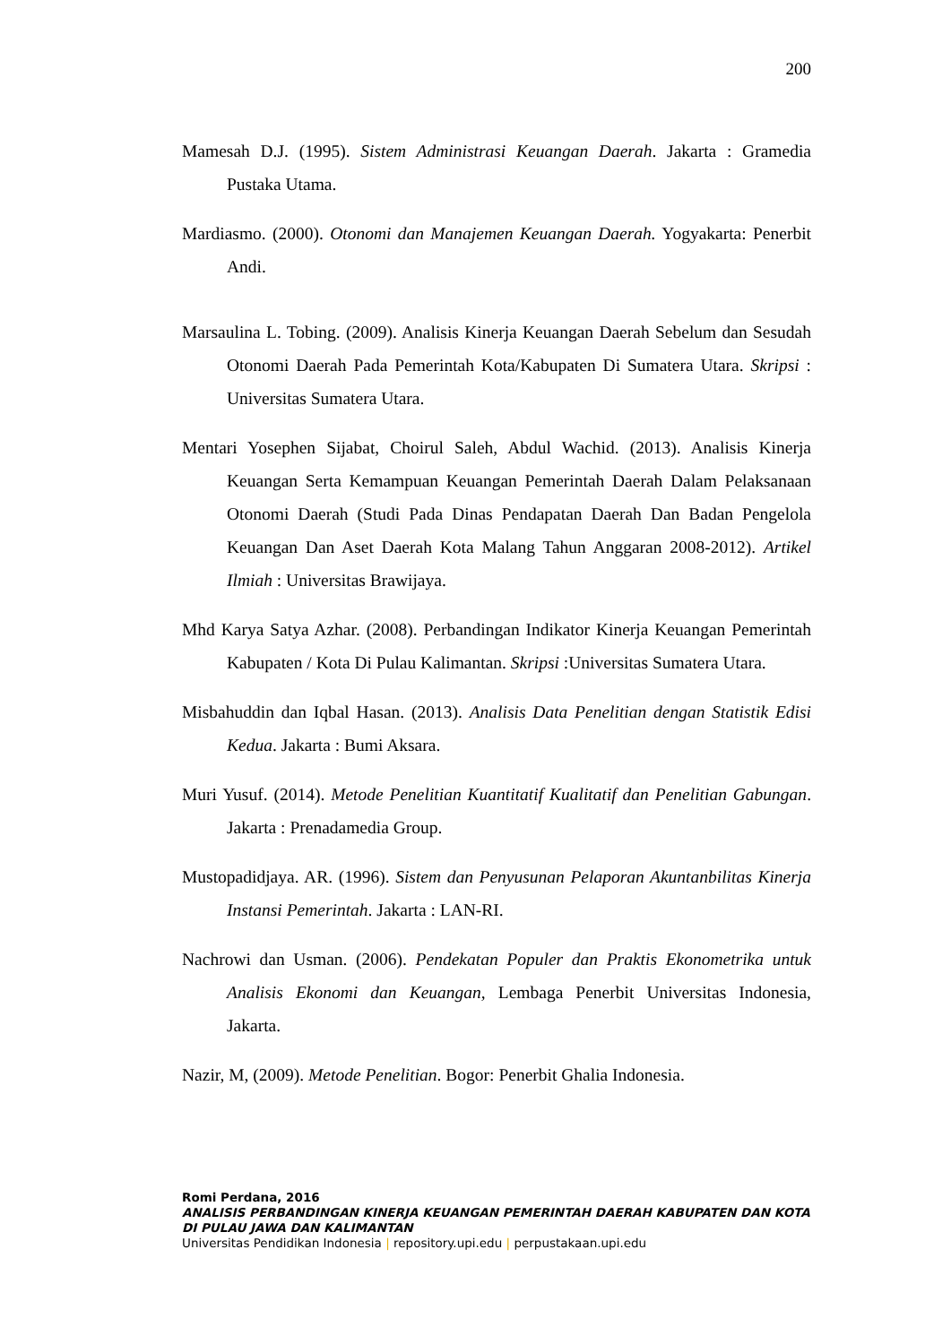200
Mamesah D.J. (1995). Sistem Administrasi Keuangan Daerah. Jakarta : Gramedia Pustaka Utama.
Mardiasmo. (2000). Otonomi dan Manajemen Keuangan Daerah. Yogyakarta: Penerbit Andi.
Marsaulina L. Tobing. (2009). Analisis Kinerja Keuangan Daerah Sebelum dan Sesudah Otonomi Daerah Pada Pemerintah Kota/Kabupaten Di Sumatera Utara. Skripsi : Universitas Sumatera Utara.
Mentari Yosephen Sijabat, Choirul Saleh, Abdul Wachid. (2013). Analisis Kinerja Keuangan Serta Kemampuan Keuangan Pemerintah Daerah Dalam Pelaksanaan Otonomi Daerah (Studi Pada Dinas Pendapatan Daerah Dan Badan Pengelola Keuangan Dan Aset Daerah Kota Malang Tahun Anggaran 2008-2012). Artikel Ilmiah : Universitas Brawijaya.
Mhd Karya Satya Azhar. (2008). Perbandingan Indikator Kinerja Keuangan Pemerintah Kabupaten / Kota Di Pulau Kalimantan. Skripsi :Universitas Sumatera Utara.
Misbahuddin dan Iqbal Hasan. (2013). Analisis Data Penelitian dengan Statistik Edisi Kedua. Jakarta : Bumi Aksara.
Muri Yusuf. (2014). Metode Penelitian Kuantitatif Kualitatif dan Penelitian Gabungan. Jakarta : Prenadamedia Group.
Mustopadidjaya. AR. (1996). Sistem dan Penyusunan Pelaporan Akuntanbilitas Kinerja Instansi Pemerintah. Jakarta : LAN-RI.
Nachrowi dan Usman. (2006). Pendekatan Populer dan Praktis Ekonometrika untuk Analisis Ekonomi dan Keuangan, Lembaga Penerbit Universitas Indonesia, Jakarta.
Nazir, M, (2009). Metode Penelitian. Bogor: Penerbit Ghalia Indonesia.
Romi Perdana, 2016
ANALISIS PERBANDINGAN KINERJA KEUANGAN PEMERINTAH DAERAH KABUPATEN DAN KOTA DI PULAU JAWA DAN KALIMANTAN
Universitas Pendidikan Indonesia | repository.upi.edu | perpustakaan.upi.edu